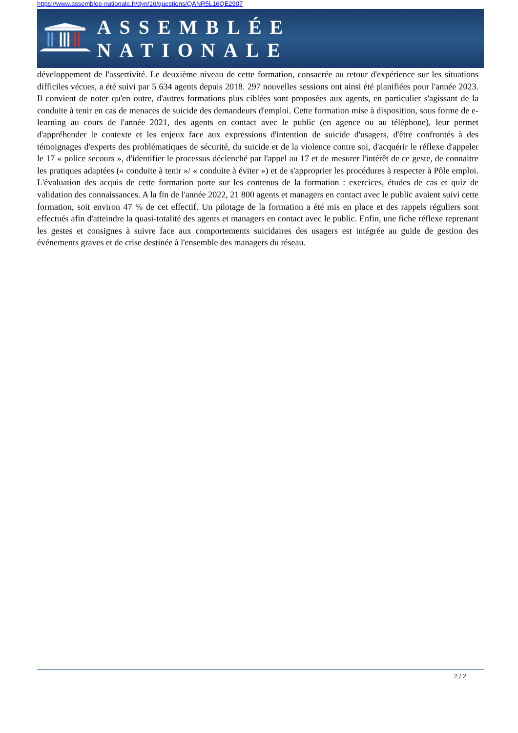https://www.assemblee-nationale.fr/dyn/16/questions/QANR5L16QE2907
ASSEMBLÉE NATIONALE
développement de l'assertivité. Le deuxième niveau de cette formation, consacrée au retour d'expérience sur les situations difficiles vécues, a été suivi par 5 634 agents depuis 2018. 297 nouvelles sessions ont ainsi été planifiées pour l'année 2023. Il convient de noter qu'en outre, d'autres formations plus ciblées sont proposées aux agents, en particulier s'agissant de la conduite à tenir en cas de menaces de suicide des demandeurs d'emploi. Cette formation mise à disposition, sous forme de e-learning au cours de l'année 2021, des agents en contact avec le public (en agence ou au téléphone), leur permet d'appréhender le contexte et les enjeux face aux expressions d'intention de suicide d'usagers, d'être confrontés à des témoignages d'experts des problématiques de sécurité, du suicide et de la violence contre soi, d'acquérir le réflexe d'appeler le 17 « police secours », d'identifier le processus déclenché par l'appel au 17 et de mesurer l'intérêt de ce geste, de connaitre les pratiques adaptées (« conduite à tenir »/ « conduite à éviter ») et de s'approprier les procédures à respecter à Pôle emploi. L'évaluation des acquis de cette formation porte sur les contenus de la formation : exercices, études de cas et quiz de validation des connaissances. A la fin de l'année 2022, 21 800 agents et managers en contact avec le public avaient suivi cette formation, soit environ 47 % de cet effectif. Un pilotage de la formation a été mis en place et des rappels réguliers sont effectués afin d'atteindre la quasi-totalité des agents et managers en contact avec le public. Enfin, une fiche réflexe reprenant les gestes et consignes à suivre face aux comportements suicidaires des usagers est intégrée au guide de gestion des événements graves et de crise destinée à l'ensemble des managers du réseau.
2 / 2